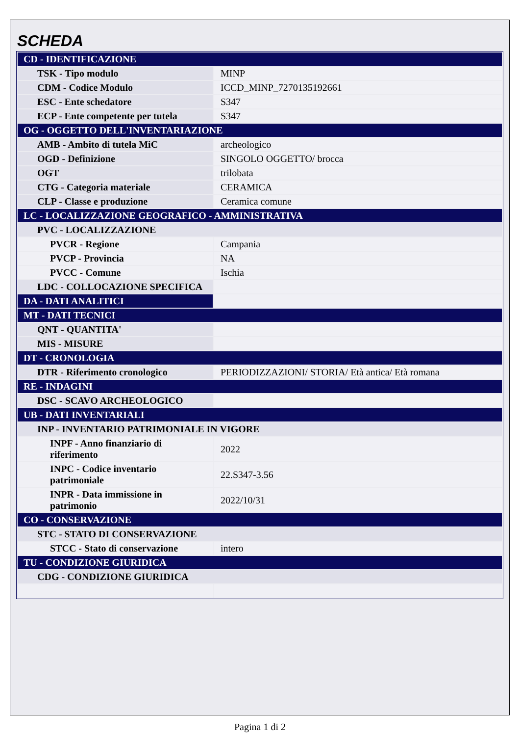SCHEDA
| CD - IDENTIFICAZIONE | |
| TSK - Tipo modulo | MINP |
| CDM - Codice Modulo | ICCD_MINP_7270135192661 |
| ESC - Ente schedatore | S347 |
| ECP - Ente competente per tutela | S347 |
| OG - OGGETTO DELL'INVENTARIAZIONE | |
| AMB - Ambito di tutela MiC | archeologico |
| OGD - Definizione | SINGOLO OGGETTO/ brocca |
| OGT | trilobata |
| CTG - Categoria materiale | CERAMICA |
| CLP - Classe e produzione | Ceramica comune |
| LC - LOCALIZZAZIONE GEOGRAFICO - AMMINISTRATIVA | |
| PVC - LOCALIZZAZIONE | |
| PVCR - Regione | Campania |
| PVCP - Provincia | NA |
| PVCC - Comune | Ischia |
| LDC - COLLOCAZIONE SPECIFICA | |
| DA - DATI ANALITICI | |
| MT - DATI TECNICI | |
| QNT - QUANTITA' | |
| MIS - MISURE | |
| DT - CRONOLOGIA | |
| DTR - Riferimento cronologico | PERIODIZZAZIONI/ STORIA/ Età antica/ Età romana |
| RE - INDAGINI | |
| DSC - SCAVO ARCHEOLOGICO | |
| UB - DATI INVENTARIALI | |
| INP - INVENTARIO PATRIMONIALE IN VIGORE | |
| INPF - Anno finanziario di riferimento | 2022 |
| INPC - Codice inventario patrimoniale | 22.S347-3.56 |
| INPR - Data immissione in patrimonio | 2022/10/31 |
| CO - CONSERVAZIONE | |
| STC - STATO DI CONSERVAZIONE | |
| STCC - Stato di conservazione | intero |
| TU - CONDIZIONE GIURIDICA | |
| CDG - CONDIZIONE GIURIDICA | |
Pagina 1 di 2